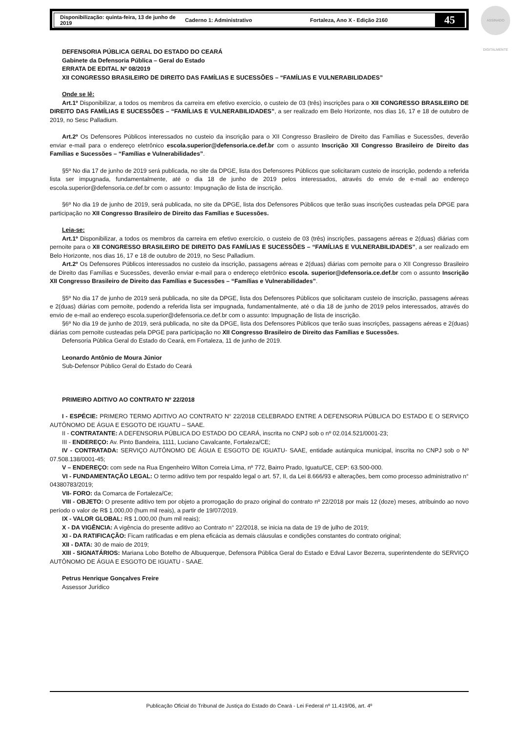Disponibilização: quinta-feira, 13 de junho de 2019 Caderno 1: Administrativo Fortaleza, Ano X - Edição 2160 45
ASSINADO DIGITALMENTE
DEFENSORIA PÚBLICA GERAL DO ESTADO DO CEARÁ
Gabinete da Defensoria Pública – Geral do Estado
ERRATA DE EDITAL Nº 08/2019
XII CONGRESSO BRASILEIRO DE DIREITO DAS FAMÍLIAS E SUCESSÕES – “FAMÍLIAS E VULNERABILIDADES”
Onde se lê:
Art.1º Disponibilizar, a todos os membros da carreira em efetivo exercício, o custeio de 03 (três) inscrições para o XII CONGRESSO BRASILEIRO DE DIREITO DAS FAMÍLIAS E SUCESSÕES – “FAMÍLIAS E VULNERABILIDADES”, a ser realizado em Belo Horizonte, nos dias 16, 17 e 18 de outubro de 2019, no Sesc Palladium.
Art.2º Os Defensores Públicos interessados no custeio da inscrição para o XII Congresso Brasileiro de Direito das Famílias e Sucessões, deverão enviar e-mail para o endereço eletrônico escola.superior@defensoria.ce.def.br com o assunto Inscrição XII Congresso Brasileiro de Direito das Famílias e Sucessões – “Famílias e Vulnerabilidades”.
§5º No dia 17 de junho de 2019 será publicada, no site da DPGE, lista dos Defensores Públicos que solicitaram custeio de inscrição, podendo a referida lista ser impugnada, fundamentalmente, até o dia 18 de junho de 2019 pelos interessados, através do envio de e-mail ao endereço escola.superior@defensoria.ce.def.br com o assunto: Impugnação de lista de inscrição.
§6º No dia 19 de junho de 2019, será publicada, no site da DPGE, lista dos Defensores Públicos que terão suas inscrições custeadas pela DPGE para participação no XII Congresso Brasileiro de Direito das Famílias e Sucessões.
Leia-se:
Art.1º Disponibilizar, a todos os membros da carreira em efetivo exercício, o custeio de 03 (três) inscrições, passagens aéreas e 2(duas) diárias com pernoite para o XII CONGRESSO BRASILEIRO DE DIREITO DAS FAMÍLIAS E SUCESSÕES – “FAMÍLIAS E VULNERABILIDADES”, a ser realizado em Belo Horizonte, nos dias 16, 17 e 18 de outubro de 2019, no Sesc Palladium.
Art.2º Os Defensores Públicos interessados no custeio da inscrição, passagens aéreas e 2(duas) diárias com pernoite para o XII Congresso Brasileiro de Direito das Famílias e Sucessões, deverão enviar e-mail para o endereço eletrônico escola. superior@defensoria.ce.def.br com o assunto Inscrição XII Congresso Brasileiro de Direito das Famílias e Sucessões – “Famílias e Vulnerabilidades”.
§5º No dia 17 de junho de 2019 será publicada, no site da DPGE, lista dos Defensores Públicos que solicitaram custeio de inscrição, passagens aéreas e 2(duas) diárias com pernoite, podendo a referida lista ser impugnada, fundamentalmente, até o dia 18 de junho de 2019 pelos interessados, através do envio de e-mail ao endereço escola.superior@defensoria.ce.def.br com o assunto: Impugnação de lista de inscrição.
§6º No dia 19 de junho de 2019, será publicada, no site da DPGE, lista dos Defensores Públicos que terão suas inscrições, passagens aéreas e 2(duas) diárias com pernoite custeadas pela DPGE para participação no XII Congresso Brasileiro de Direito das Famílias e Sucessões.
Defensoria Pública Geral do Estado do Ceará, em Fortaleza, 11 de junho de 2019.
Leonardo Antônio de Moura Júnior
Sub-Defensor Público Geral do Estado do Ceará
PRIMEIRO ADITIVO AO CONTRATO Nº 22/2018
I - ESPÉCIE: PRIMERO TERMO ADITIVO AO CONTRATO N° 22/2018 CELEBRADO ENTRE A DEFENSORIA PÚBLICA DO ESTADO E O SERVIÇO AUTÔNOMO DE ÁGUA E ESGOTO DE IGUATU – SAAE.
II - CONTRATANTE: A DEFENSORIA PÚBLICA DO ESTADO DO CEARÁ, inscrita no CNPJ sob o nº 02.014.521/0001-23;
III - ENDEREÇO: Av. Pinto Bandeira, 1111, Luciano Cavalcante, Fortaleza/CE;
IV - CONTRATADA: SERVIÇO AUTÔNOMO DE ÁGUA E ESGOTO DE IGUATU- SAAE, entidade autárquica municipal, inscrita no CNPJ sob o Nº 07.508.138/0001-45;
V – ENDEREÇO: com sede na Rua Engenheiro Wilton Correia Lima, nº 772, Bairro Prado, Iguatu/CE, CEP: 63.500-000.
VI - FUNDAMENTAÇÃO LEGAL: O termo aditivo tem por respaldo legal o art. 57, II, da Lei 8.666/93 e alterações, bem como processo administrativo n° 04380783/2019;
VII- FORO: da Comarca de Fortaleza/Ce;
VIII - OBJETO: O presente aditivo tem por objeto a prorrogação do prazo original do contrato nº 22/2018 por mais 12 (doze) meses, atribuindo ao novo período o valor de R$ 1.000,00 (hum mil reais), a partir de 19/07/2019.
IX - VALOR GLOBAL: R$ 1.000,00 (hum mil reais);
X - DA VIGÊNCIA: A vigência do presente aditivo ao Contrato n° 22/2018, se inicia na data de 19 de julho de 2019;
XI - DA RATIFICAÇÃO: Ficam ratificadas e em plena eficácia as demais cláusulas e condições constantes do contrato original;
XII - DATA: 30 de maio de 2019;
XIII - SIGNATÁRIOS: Mariana Lobo Botelho de Albuquerque, Defensora Pública Geral do Estado e Edval Lavor Bezerra, superintendente do SERVIÇO AUTÔNOMO DE ÁGUA E ESGOTO DE IGUATU - SAAE.
Petrus Henrique Gonçalves Freire
Assessor Jurídico
Publicação Oficial do Tribunal de Justiça do Estado do Ceará - Lei Federal nº 11.419/06, art. 4º